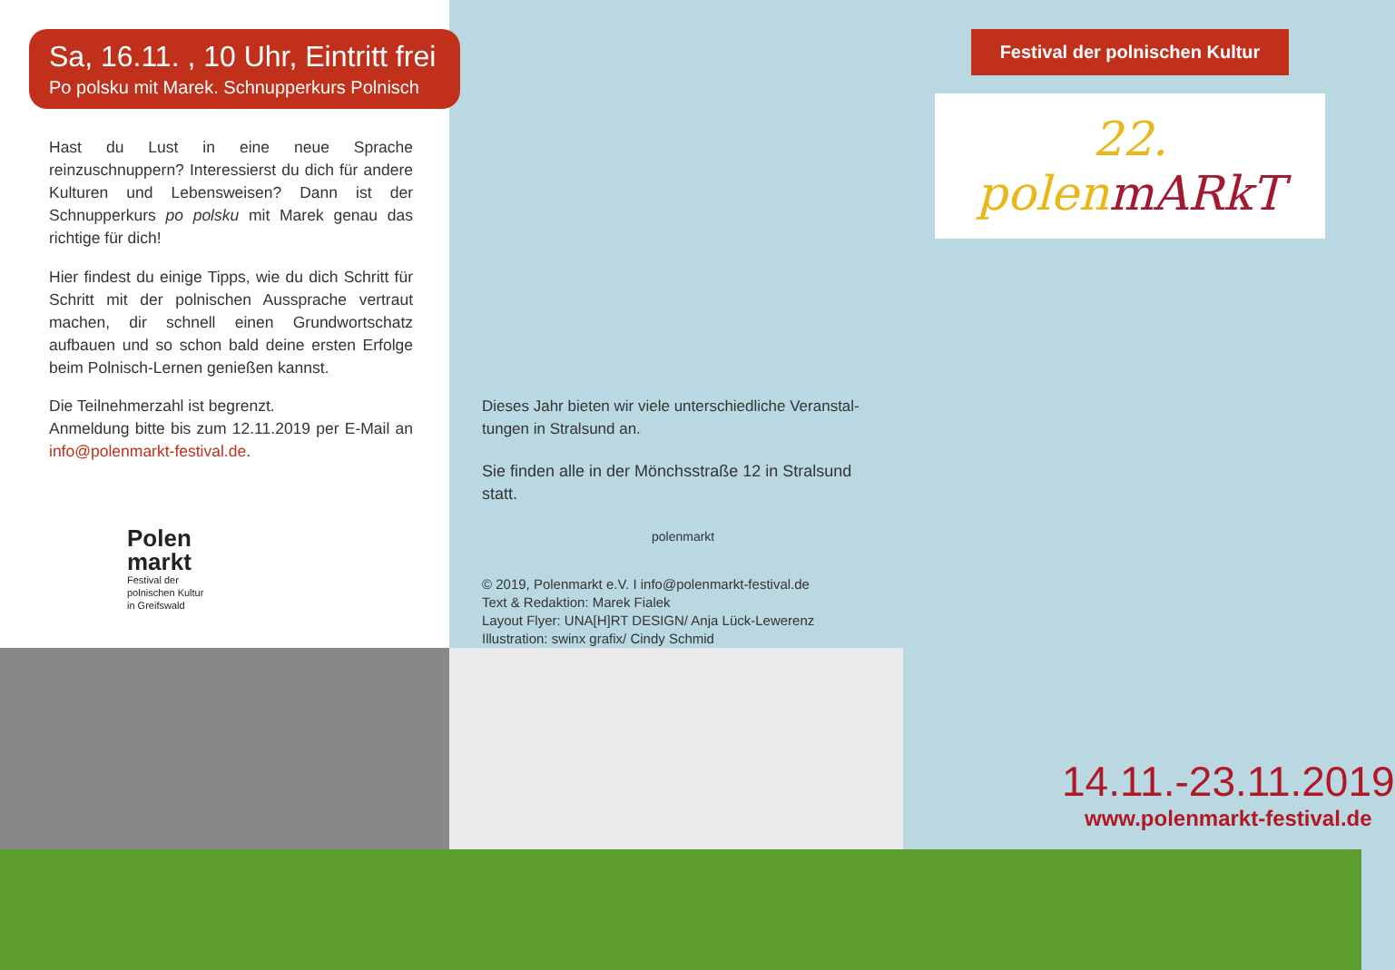Sa, 16.11. , 10 Uhr, Eintritt frei
Po polsku mit Marek. Schnupperkurs Polnisch
Hast du Lust in eine neue Sprache reinzuschnuppern? Interessierst du dich für andere Kulturen und Lebens­weisen? Dann ist der Schnupperkurs po polsku mit Marek genau das richtige für dich!
Hier findest du einige Tipps, wie du dich Schritt für Schritt mit der polnischen Aussprache vertraut machen, dir schnell einen Grundwortschatz aufbauen und so schon bald deine ersten Erfolge beim Polnisch-Lernen genießen kannst.
Die Teilnehmerzahl ist begrenzt.
Anmeldung bitte bis zum 12.11.2019 per E-Mail an info@polenmarkt-festival.de.
Polen
markt
Festival der
polnischen Kultur
in Greifswald
Dieses Jahr bieten wir viele unterschiedliche Veranstal­tungen in Stralsund an.
Sie finden alle in der Mönchsstraße 12 in Stralsund statt.
polenmarkt
© 2019, Polenmarkt e.V. I info@polenmarkt-festival.de
Text & Redaktion: Marek Fialek
Layout Flyer: UNA[H]RT DESIGN/ Anja Lück-Lewerenz
Illustration: swinx grafix/ Cindy Schmid
Festival der polnischen Kultur
22. polenmARkT
14.11.-23.11.2019
www.polenmarkt-festival.de